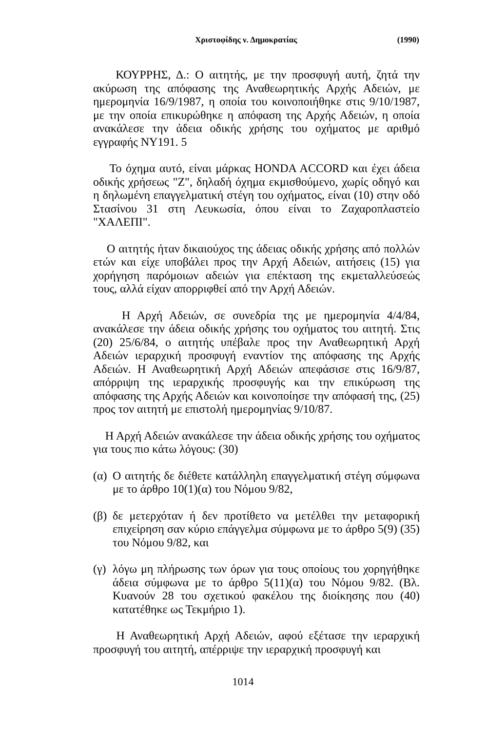Χριστοφίδης ν. Δημοκρατίας (1990)
ΚΟΥΡΡΗΣ, Δ.: Ο αιτητής, με την προσφυγή αυτή, ζητά την ακύρωση της απόφασης της Αναθεωρητικής Αρχής Αδειών, με ημερομηνία 16/9/1987, η οποία του κοινοποιήθηκε στις 9/10/1987, με την οποία επικυρώθηκε η απόφαση της Αρχής Αδειών, η οποία ανακάλεσε την άδεια οδικής χρήσης του οχήματος με αριθμό εγγραφής ΝΥ191. 5
Το όχημα αυτό, είναι μάρκας HONDA ACCORD και έχει άδεια οδικής χρήσεως "Ζ", δηλαδή όχημα εκμισθούμενο, χωρίς οδηγό και η δηλωμένη επαγγελματική στέγη του οχήματος, είναι (10) στην οδό Στασίνου 31 στη Λευκωσία, όπου είναι το Ζαχαροπλαστείο "ΧΑΛΕΠΙ".
Ο αιτητής ήταν δικαιούχος της άδειας οδικής χρήσης από πολλών ετών και είχε υποβάλει προς την Αρχή Αδειών, αιτήσεις (15) για χορήγηση παρόμοιων αδειών για επέκταση της εκμεταλλεύσεώς τους, αλλά είχαν απορριφθεί από την Αρχή Αδειών.
Η Αρχή Αδειών, σε συνεδρία της με ημερομηνία 4/4/84, ανακάλεσε την άδεια οδικής χρήσης του οχήματος του αιτητή. Στις (20) 25/6/84, ο αιτητής υπέβαλε προς την Αναθεωρητική Αρχή Αδειών ιεραρχική προσφυγή εναντίον της απόφασης της Αρχής Αδειών. Η Αναθεωρητική Αρχή Αδειών απεφάσισε στις 16/9/87, απόρριψη της ιεραρχικής προσφυγής και την επικύρωση της απόφασης της Αρχής Αδειών και κοινοποίησε την απόφασή της, (25) προς τον αιτητή με επιστολή ημερομηνίας 9/10/87.
Η Αρχή Αδειών ανακάλεσε την άδεια οδικής χρήσης του οχήματος για τους πιο κάτω λόγους: (30)
(α) Ο αιτητής δε διέθετε κατάλληλη επαγγελματική στέγη σύμφωνα με το άρθρο 10(1)(α) του Νόμου 9/82,
(β) δε μετερχόταν ή δεν προτίθετο να μετέλθει την μεταφορική επιχείρηση σαν κύριο επάγγελμα σύμφωνα με το άρθρο 5(9) (35) του Νόμου 9/82, και
(γ) λόγω μη πλήρωσης των όρων για τους οποίους του χορηγήθηκε άδεια σύμφωνα με το άρθρο 5(11)(α) του Νόμου 9/82. (Βλ. Κυανούν 28 του σχετικού φακέλου της διοίκησης που (40) κατατέθηκε ως Τεκμήριο 1).
Η Αναθεωρητική Αρχή Αδειών, αφού εξέτασε την ιεραρχική προσφυγή του αιτητή, απέρριψε την ιεραρχική προσφυγή και
1014